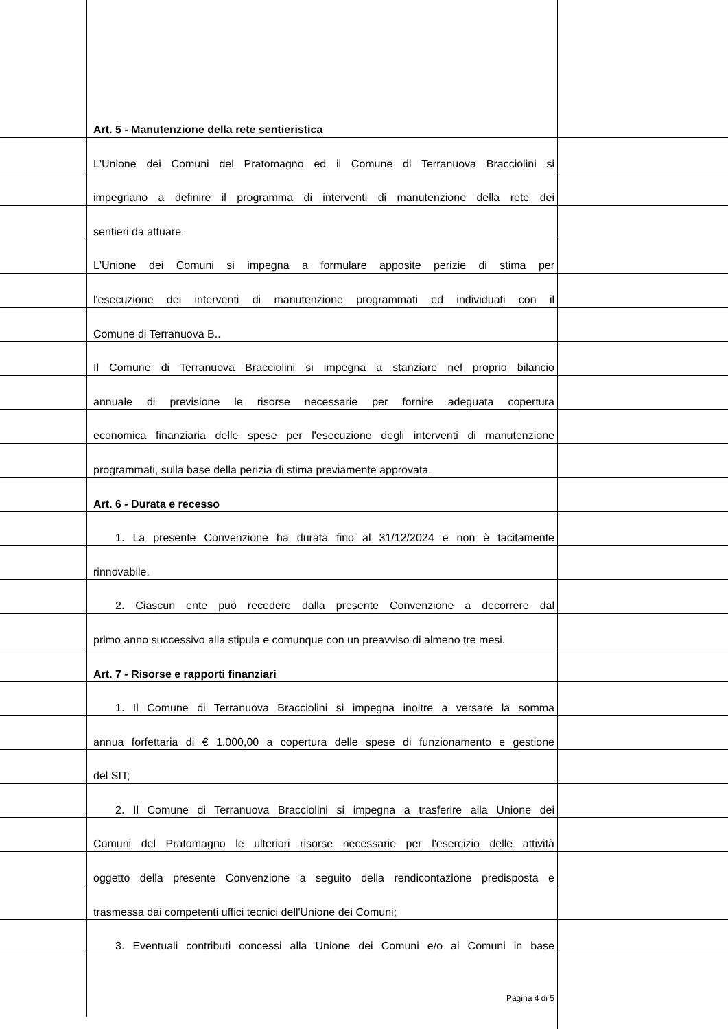Art. 5 - Manutenzione della rete sentieristica
L'Unione dei Comuni del Pratomagno ed il Comune di Terranuova Bracciolini si
impegnano a definire il programma di interventi di manutenzione della rete dei
sentieri da attuare.
L'Unione dei Comuni si impegna a formulare apposite perizie di stima per
l'esecuzione dei interventi di manutenzione programmati ed individuati con il
Comune di Terranuova B..
Il Comune di Terranuova Bracciolini si impegna a stanziare nel proprio bilancio
annuale di previsione le risorse necessarie per fornire adeguata copertura
economica finanziaria delle spese per l'esecuzione degli interventi di manutenzione
programmati, sulla base della perizia di stima previamente approvata.
Art. 6 - Durata e recesso
1. La presente Convenzione ha durata fino al 31/12/2024 e non è tacitamente
rinnovabile.
2. Ciascun ente può recedere dalla presente Convenzione a decorrere dal
primo anno successivo alla stipula e comunque con un preavviso di almeno tre mesi.
Art. 7 - Risorse e rapporti finanziari
1. Il Comune di Terranuova Bracciolini si impegna inoltre a versare la somma
annua forfettaria di € 1.000,00 a copertura delle spese di funzionamento e gestione
del SIT;
2. Il Comune di Terranuova Bracciolini si impegna a trasferire alla Unione dei
Comuni del Pratomagno le ulteriori risorse necessarie per l'esercizio delle attività
oggetto della presente Convenzione a seguito della rendicontazione predisposta e
trasmessa dai competenti uffici tecnici dell'Unione dei Comuni;
3. Eventuali contributi concessi alla Unione dei Comuni e/o ai Comuni in base
Pagina 4 di 5